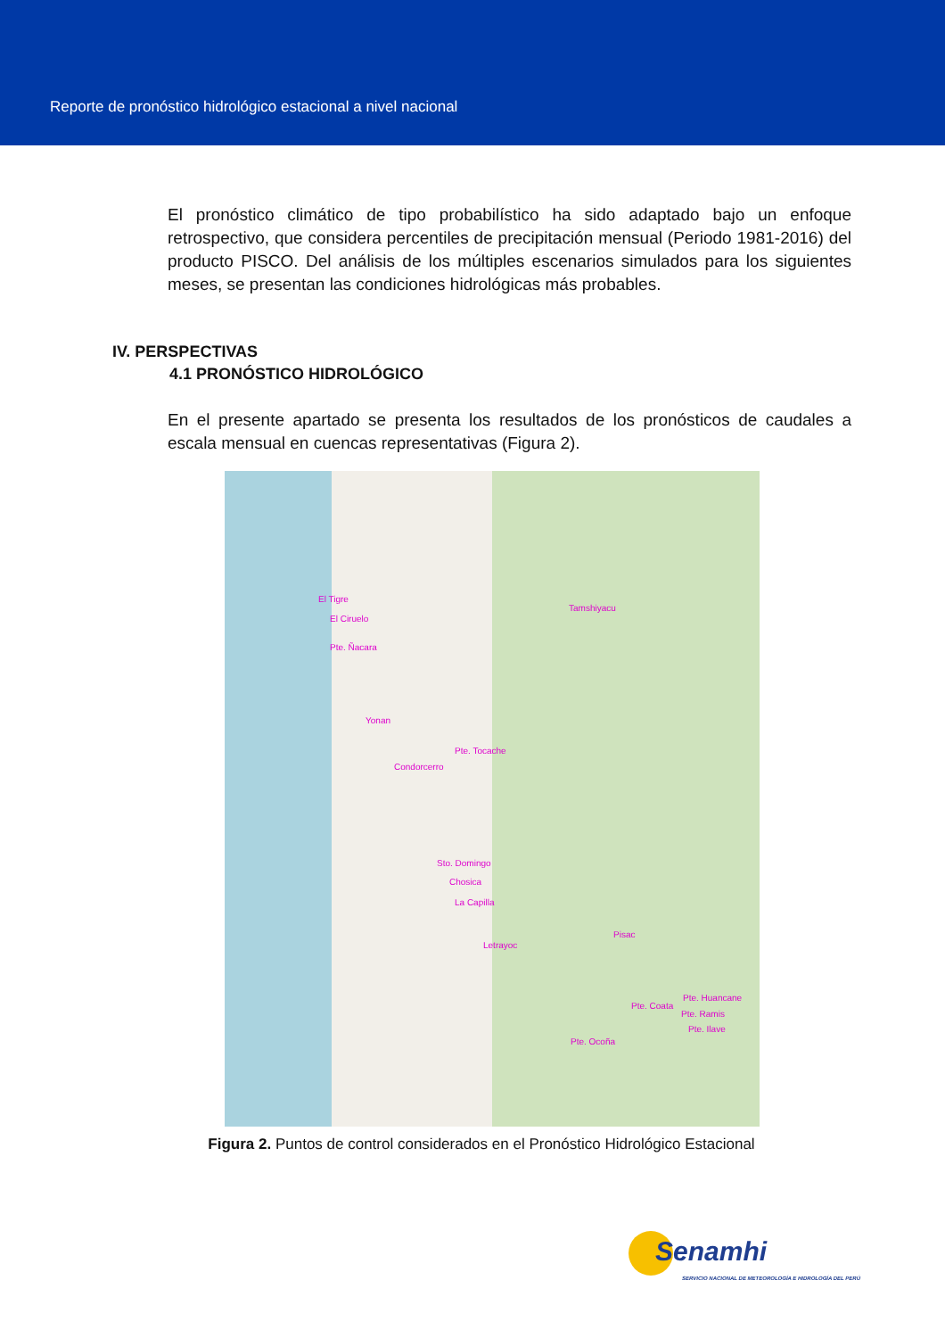Reporte de pronóstico hidrológico estacional a nivel nacional
El pronóstico climático de tipo probabilístico ha sido adaptado bajo un enfoque retrospectivo, que considera percentiles de precipitación mensual (Periodo 1981-2016) del producto PISCO. Del análisis de los múltiples escenarios simulados para los siguientes meses, se presentan las condiciones hidrológicas más probables.
IV. PERSPECTIVAS
4.1 PRONÓSTICO HIDROLÓGICO
En el presente apartado se presenta los resultados de los pronósticos de caudales a escala mensual en cuencas representativas (Figura 2).
El Tigre
El Ciruelo
Pte. Ñacara
Tamshiyacu
Yonan
Pte. Tocache
Condorcerro
Sto. Domingo
Chosica
La Capilla
Letrayoc
Pisac
Pte. Huancane
Pte. Coata
Pte. Ramis
Pte. Ilave
Pte. Ocoña
Figura 2. Puntos de control considerados en el Pronóstico Hidrológico Estacional
Senamhi
SERVICIO NACIONAL DE METEOROLOGÍA E HIDROLOGÍA DEL PERÚ